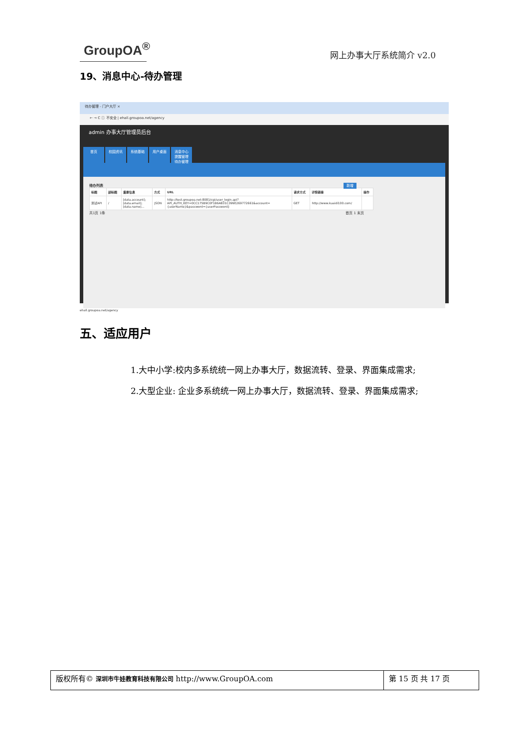GroupOA<sup>®</sup>
网上办事大厅系统简介 v2.0
19、消息中心-待办管理
待办管理 - 门户大厅 ×
← → C ⓘ 不安全 | ehall.groupoa.net/agency
admin 办事大厅管理员后台
首页 校园资讯 系统基础 用户桌面 消息中心
提醒管理
待办管理
待办列表 新增
| 标题 | 副标题 | 重要信息 | 方式 | URL | 请求方式 | 详情链接 | 操作 |
| --- | --- | --- | --- | --- | --- | --- | --- |
| 测试API | / | [data.account]; [data.email]; [data.name]... | JSON | http://test.groupoa.net:8081/cgi/user_login.api? API_AUTH_KEY=0CC175B9C0F1B6A831C399E269772661&account= {userName}&password={userPassword} | GET | http://www.kuaidi100.com/ | |
共1页 1条 首页 1 末页
ehall.groupoa.net/agency
五、适应用户
1.大中小学:校内多系统统一网上办事大厅，数据流转、登录、界面集成需求;
2.大型企业: 企业多系统统一网上办事大厅，数据流转、登录、界面集成需求;
版权所有© 深圳市牛娃教育科技有限公司 http://www.GroupOA.com
第 15 页 共 17 页